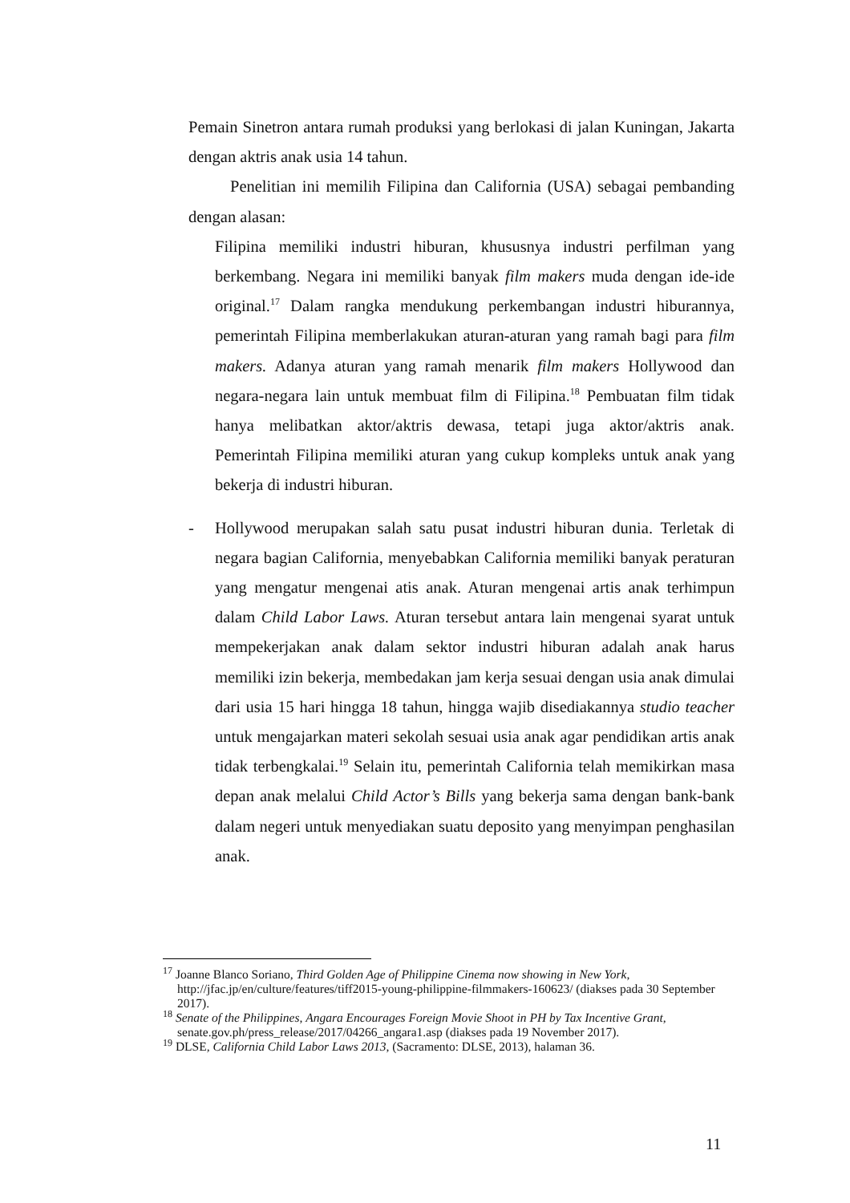Pemain Sinetron antara rumah produksi yang berlokasi di jalan Kuningan, Jakarta dengan aktris anak usia 14 tahun.
Penelitian ini memilih Filipina dan California (USA) sebagai pembanding dengan alasan:
Filipina memiliki industri hiburan, khususnya industri perfilman yang berkembang. Negara ini memiliki banyak film makers muda dengan ide-ide original.<sup>17</sup> Dalam rangka mendukung perkembangan industri hiburannya, pemerintah Filipina memberlakukan aturan-aturan yang ramah bagi para film makers. Adanya aturan yang ramah menarik film makers Hollywood dan negara-negara lain untuk membuat film di Filipina.<sup>18</sup> Pembuatan film tidak hanya melibatkan aktor/aktris dewasa, tetapi juga aktor/aktris anak. Pemerintah Filipina memiliki aturan yang cukup kompleks untuk anak yang bekerja di industri hiburan.
- Hollywood merupakan salah satu pusat industri hiburan dunia. Terletak di negara bagian California, menyebabkan California memiliki banyak peraturan yang mengatur mengenai atis anak. Aturan mengenai artis anak terhimpun dalam Child Labor Laws. Aturan tersebut antara lain mengenai syarat untuk mempekerjakan anak dalam sektor industri hiburan adalah anak harus memiliki izin bekerja, membedakan jam kerja sesuai dengan usia anak dimulai dari usia 15 hari hingga 18 tahun, hingga wajib disediakannya studio teacher untuk mengajarkan materi sekolah sesuai usia anak agar pendidikan artis anak tidak terbengkalai.<sup>19</sup> Selain itu, pemerintah California telah memikirkan masa depan anak melalui Child Actor’s Bills yang bekerja sama dengan bank-bank dalam negeri untuk menyediakan suatu deposito yang menyimpan penghasilan anak.
<sup>17</sup> Joanne Blanco Soriano, Third Golden Age of Philippine Cinema now showing in New York, http://jfac.jp/en/culture/features/tiff2015-young-philippine-filmmakers-160623/ (diakses pada 30 September 2017).
<sup>18</sup> Senate of the Philippines, Angara Encourages Foreign Movie Shoot in PH by Tax Incentive Grant, senate.gov.ph/press_release/2017/04266_angara1.asp (diakses pada 19 November 2017).
<sup>19</sup> DLSE, California Child Labor Laws 2013, (Sacramento: DLSE, 2013), halaman 36.
11